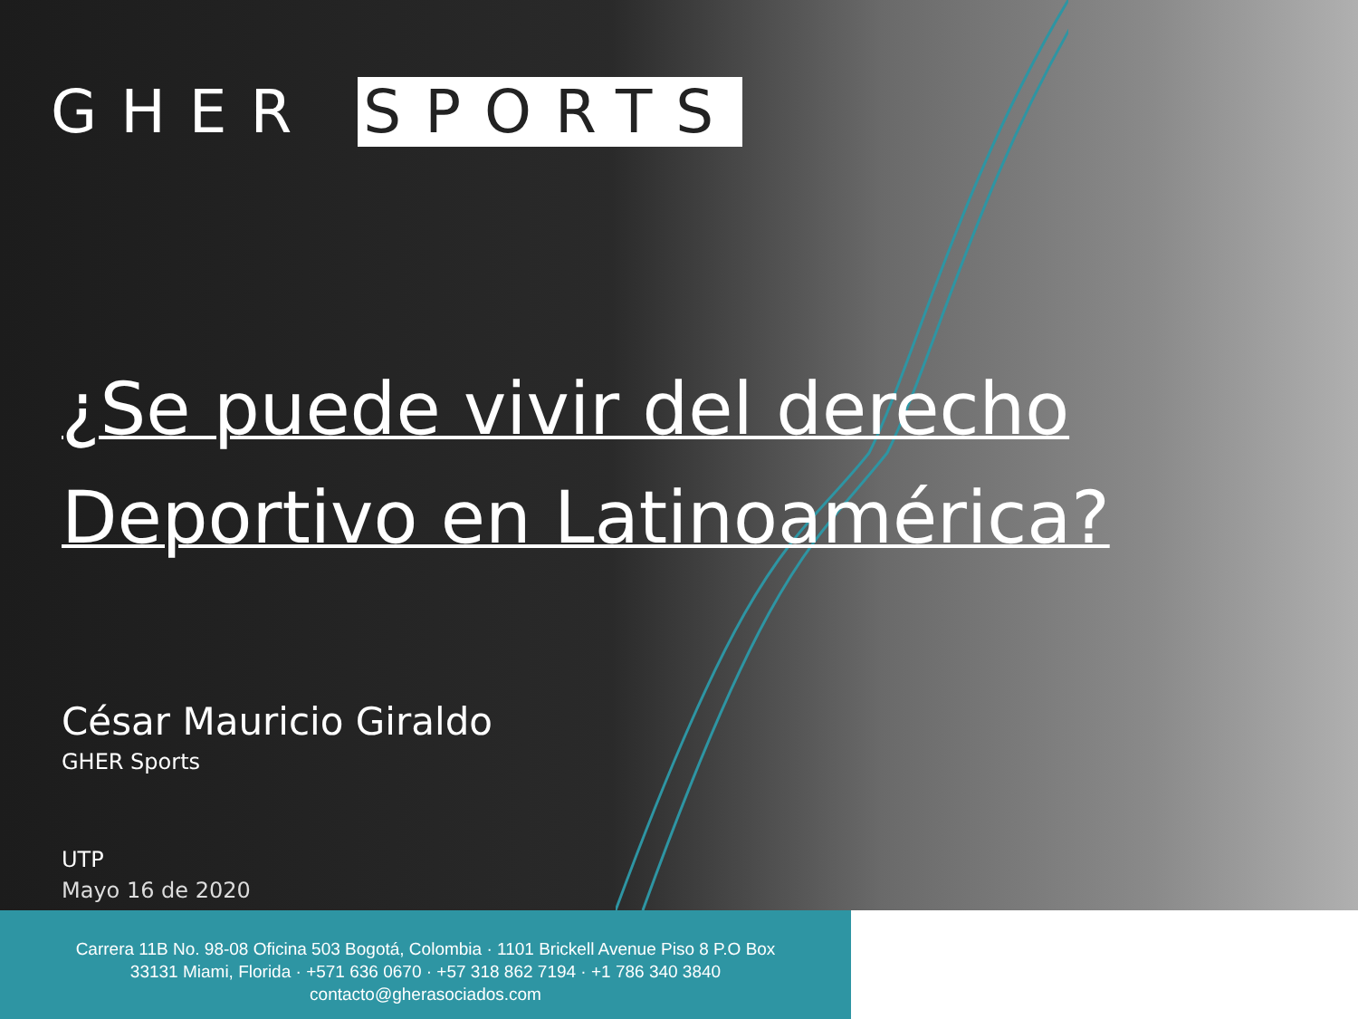GHER SPORTS
¿Se puede vivir del derecho Deportivo en Latinoamérica?
César Mauricio Giraldo
GHER Sports
UTP
Mayo 16 de 2020
Carrera 11B No. 98-08 Oficina 503 Bogotá, Colombia · 1101 Brickell Avenue Piso 8 P.O Box
33131 Miami, Florida · +571 636 0670 · +57 318 862 7194 · +1 786 340 3840
contacto@gherasociados.com